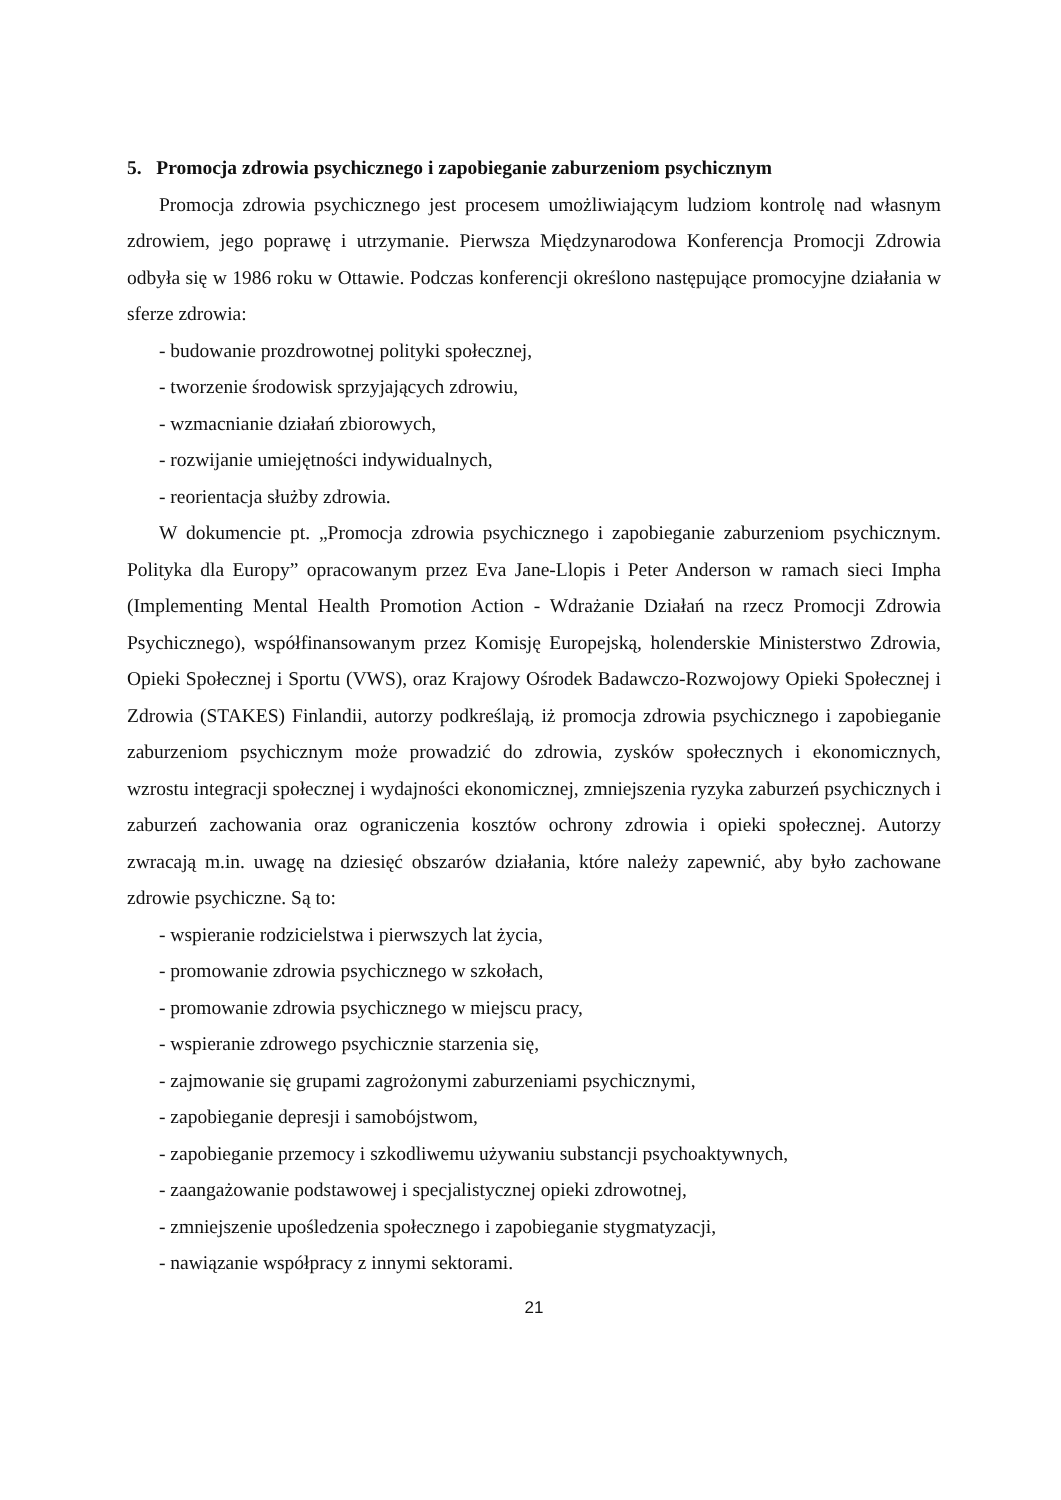5. Promocja zdrowia psychicznego i zapobieganie zaburzeniom psychicznym
Promocja zdrowia psychicznego jest procesem umożliwiającym ludziom kontrolę nad własnym zdrowiem, jego poprawę i utrzymanie. Pierwsza Międzynarodowa Konferencja Promocji Zdrowia odbyła się w 1986 roku w Ottawie. Podczas konferencji określono następujące promocyjne działania w sferze zdrowia:
- budowanie prozdrowotnej polityki społecznej,
- tworzenie środowisk sprzyjających zdrowiu,
- wzmacnianie działań zbiorowych,
- rozwijanie umiejętności indywidualnych,
- reorientacja służby zdrowia.
W dokumencie pt. „Promocja zdrowia psychicznego i zapobieganie zaburzeniom psychicznym. Polityka dla Europy” opracowanym przez Eva Jane-Llopis i Peter Anderson w ramach sieci Impha (Implementing Mental Health Promotion Action - Wdrażanie Działań na rzecz Promocji Zdrowia Psychicznego), współfinansowanym przez Komisję Europejską, holenderskie Ministerstwo Zdrowia, Opieki Społecznej i Sportu (VWS), oraz Krajowy Ośrodek Badawczo-Rozwojowy Opieki Społecznej i Zdrowia (STAKES) Finlandii, autorzy podkreślają, iż promocja zdrowia psychicznego i zapobieganie zaburzeniom psychicznym może prowadzić do zdrowia, zysków społecznych i ekonomicznych, wzrostu integracji społecznej i wydajności ekonomicznej, zmniejszenia ryzyka zaburzeń psychicznych i zaburzeń zachowania oraz ograniczenia kosztów ochrony zdrowia i opieki społecznej. Autorzy zwracają m.in. uwagę na dziesięć obszarów działania, które należy zapewnić, aby było zachowane zdrowie psychiczne. Są to:
- wspieranie rodzicielstwa i pierwszych lat życia,
- promowanie zdrowia psychicznego w szkołach,
- promowanie zdrowia psychicznego w miejscu pracy,
- wspieranie zdrowego psychicznie starzenia się,
- zajmowanie się grupami zagrożonymi zaburzeniami psychicznymi,
- zapobieganie depresji i samobójstwom,
- zapobieganie przemocy i szkodliwemu używaniu substancji psychoaktywnych,
- zaangażowanie podstawowej i specjalistycznej opieki zdrowotnej,
- zmniejszenie upośledzenia społecznego i zapobieganie stygmatyzacji,
- nawiązanie współpracy z innymi sektorami.
21